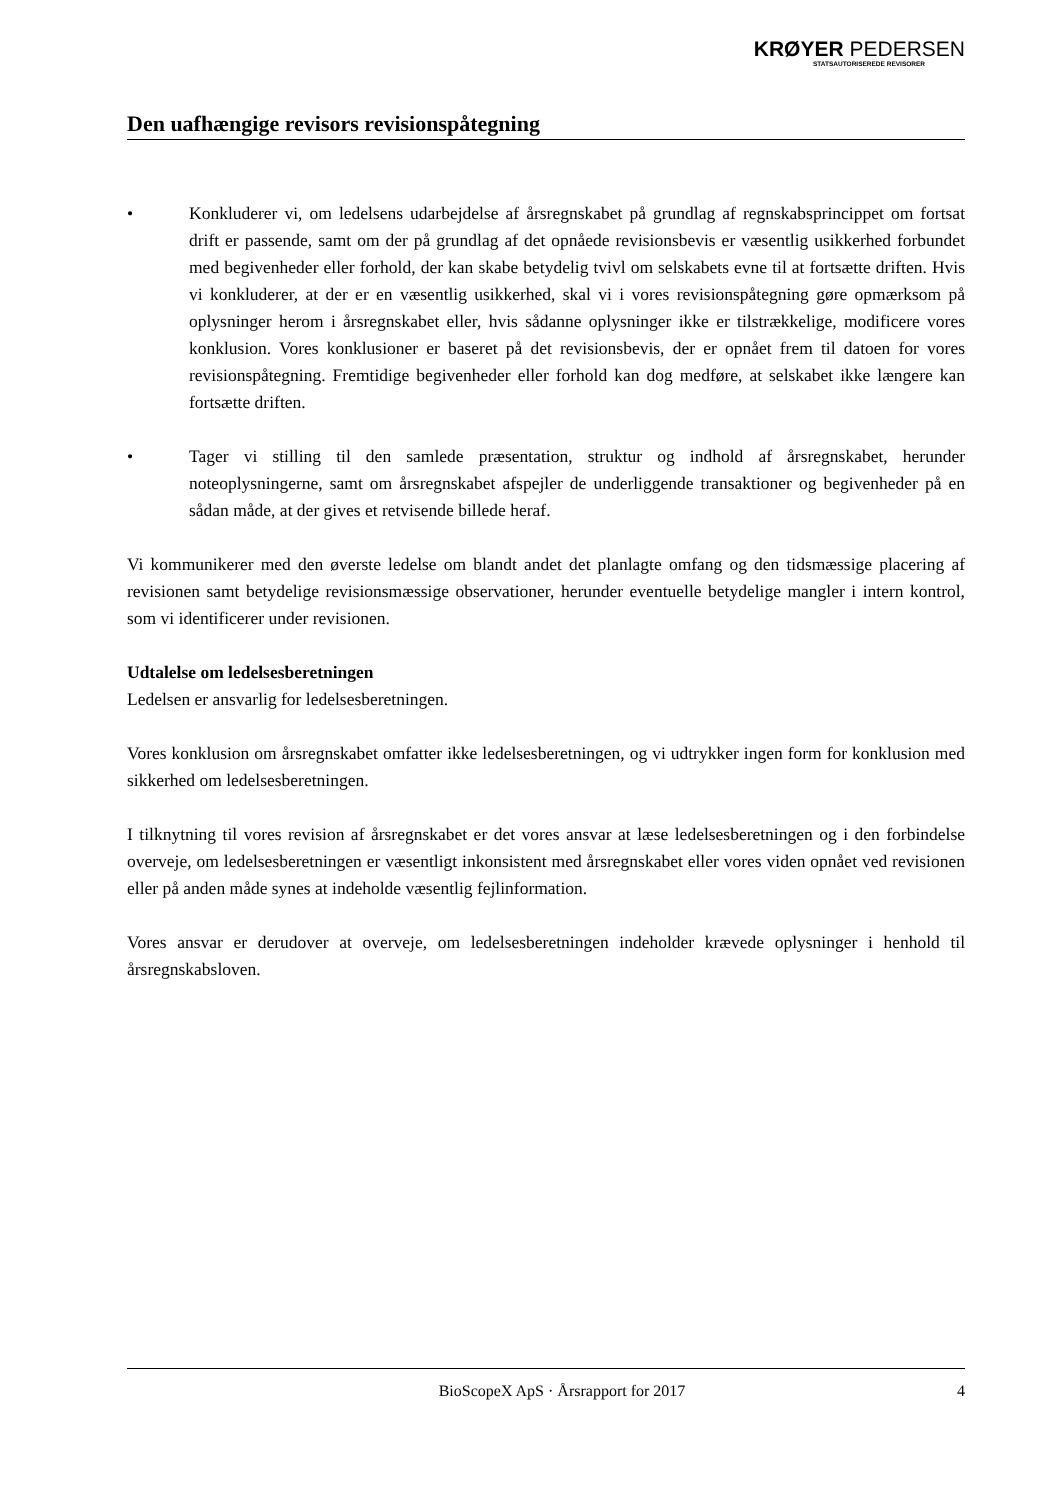KRØYER PEDERSEN
STATSAUTORISEREDE REVISORER
Den uafhængige revisors revisionspåtegning
• Konkluderer vi, om ledelsens udarbejdelse af årsregnskabet på grundlag af regnskabsprincippet om fortsat drift er passende, samt om der på grundlag af det opnåede revisionsbevis er væsentlig usikkerhed forbundet med begivenheder eller forhold, der kan skabe betydelig tvivl om selskabets evne til at fortsætte driften. Hvis vi konkluderer, at der er en væsentlig usikkerhed, skal vi i vores revisionspåtegning gøre opmærksom på oplysninger herom i årsregnskabet eller, hvis sådanne oplysninger ikke er tilstrækkelige, modificere vores konklusion. Vores konklusioner er baseret på det revisionsbevis, der er opnået frem til datoen for vores revisionspåtegning. Fremtidige begivenheder eller forhold kan dog medføre, at selskabet ikke længere kan fortsætte driften.
• Tager vi stilling til den samlede præsentation, struktur og indhold af årsregnskabet, herunder noteoplysningerne, samt om årsregnskabet afspejler de underliggende transaktioner og begivenheder på en sådan måde, at der gives et retvisende billede heraf.
Vi kommunikerer med den øverste ledelse om blandt andet det planlagte omfang og den tidsmæssige placering af revisionen samt betydelige revisionsmæssige observationer, herunder eventuelle betydelige mangler i intern kontrol, som vi identificerer under revisionen.
Udtalelse om ledelsesberetningen
Ledelsen er ansvarlig for ledelsesberetningen.
Vores konklusion om årsregnskabet omfatter ikke ledelsesberetningen, og vi udtrykker ingen form for konklusion med sikkerhed om ledelsesberetningen.
I tilknytning til vores revision af årsregnskabet er det vores ansvar at læse ledelsesberetningen og i den forbindelse overveje, om ledelsesberetningen er væsentligt inkonsistent med årsregnskabet eller vores viden opnået ved revisionen eller på anden måde synes at indeholde væsentlig fejlinformation.
Vores ansvar er derudover at overveje, om ledelsesberetningen indeholder krævede oplysninger i henhold til årsregnskabsloven.
BioScopeX ApS · Årsrapport for 2017 4